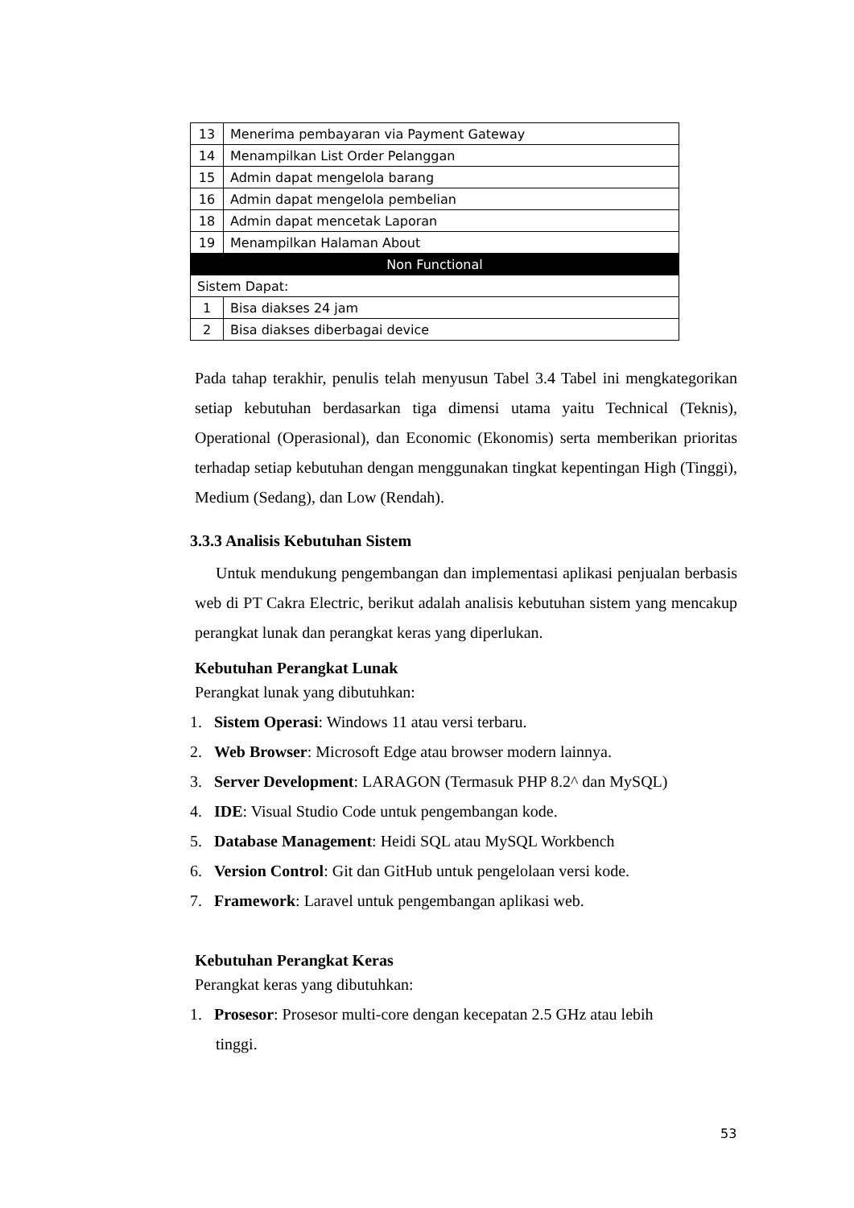| 13 | Menerima pembayaran via Payment Gateway |
| 14 | Menampilkan List Order Pelanggan |
| 15 | Admin dapat mengelola barang |
| 16 | Admin dapat mengelola pembelian |
| 18 | Admin dapat mencetak Laporan |
| 19 | Menampilkan Halaman About |
| Non Functional | |
| Sistem Dapat: | |
| 1 | Bisa diakses 24 jam |
| 2 | Bisa diakses diberbagai device |
Pada tahap terakhir, penulis telah menyusun Tabel 3.4 Tabel ini mengkategorikan setiap kebutuhan berdasarkan tiga dimensi utama yaitu Technical (Teknis), Operational (Operasional), dan Economic (Ekonomis) serta memberikan prioritas terhadap setiap kebutuhan dengan menggunakan tingkat kepentingan High (Tinggi), Medium (Sedang), dan Low (Rendah).
3.3.3 Analisis Kebutuhan Sistem
Untuk mendukung pengembangan dan implementasi aplikasi penjualan berbasis web di PT Cakra Electric, berikut adalah analisis kebutuhan sistem yang mencakup perangkat lunak dan perangkat keras yang diperlukan.
Kebutuhan Perangkat Lunak
Perangkat lunak yang dibutuhkan:
1. Sistem Operasi: Windows 11 atau versi terbaru.
2. Web Browser: Microsoft Edge atau browser modern lainnya.
3. Server Development: LARAGON (Termasuk PHP 8.2^ dan MySQL)
4. IDE: Visual Studio Code untuk pengembangan kode.
5. Database Management: Heidi SQL atau MySQL Workbench
6. Version Control: Git dan GitHub untuk pengelolaan versi kode.
7. Framework: Laravel untuk pengembangan aplikasi web.
Kebutuhan Perangkat Keras
Perangkat keras yang dibutuhkan:
1. Prosesor: Prosesor multi-core dengan kecepatan 2.5 GHz atau lebih
tinggi.
53